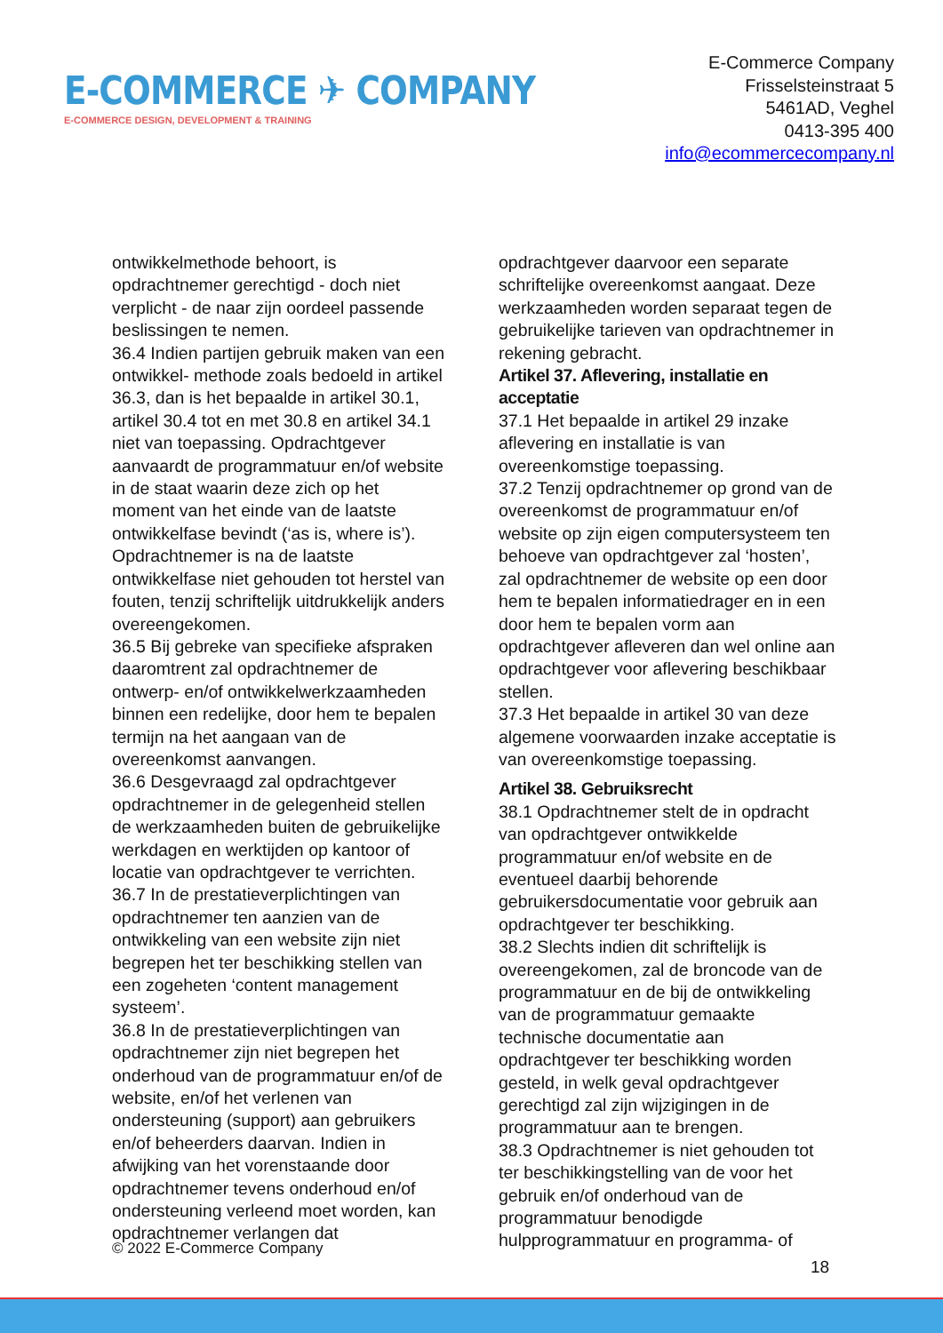E-COMMERCE ✈ COMPANY
E-COMMERCE DESIGN, DEVELOPMENT & TRAINING
E-Commerce Company
Frisselsteinstraat 5
5461AD, Veghel
0413-395 400
info@ecommercecompany.nl
ontwikkelmethode behoort, is opdrachtnemer gerechtigd - doch niet verplicht - de naar zijn oordeel passende beslissingen te nemen.
36.4 Indien partijen gebruik maken van een ontwikkel- methode zoals bedoeld in artikel 36.3, dan is het bepaalde in artikel 30.1, artikel 30.4 tot en met 30.8 en artikel 34.1 niet van toepassing. Opdrachtgever aanvaardt de programmatuur en/of website in de staat waarin deze zich op het moment van het einde van de laatste ontwikkelfase bevindt (‘as is, where is’). Opdrachtnemer is na de laatste ontwikkelfase niet gehouden tot herstel van fouten, tenzij schriftelijk uitdrukkelijk anders overeengekomen.
36.5 Bij gebreke van specifieke afspraken daaromtrent zal opdrachtnemer de ontwerp- en/of ontwikkelwerkzaamheden binnen een redelijke, door hem te bepalen termijn na het aangaan van de overeenkomst aanvangen.
36.6 Desgevraagd zal opdrachtgever opdrachtnemer in de gelegenheid stellen de werkzaamheden buiten de gebruikelijke werkdagen en werktijden op kantoor of locatie van opdrachtgever te verrichten.
36.7 In de prestatieverplichtingen van opdrachtnemer ten aanzien van de ontwikkeling van een website zijn niet begrepen het ter beschikking stellen van een zogeheten ‘content management systeem’.
36.8 In de prestatieverplichtingen van opdrachtnemer zijn niet begrepen het onderhoud van de programmatuur en/of de website, en/of het verlenen van ondersteuning (support) aan gebruikers en/of beheerders daarvan. Indien in afwijking van het vorenstaande door opdrachtnemer tevens onderhoud en/of ondersteuning verleend moet worden, kan opdrachtnemer verlangen dat
opdrachtgever daarvoor een separate schriftelijke overeenkomst aangaat. Deze werkzaamheden worden separaat tegen de gebruikelijke tarieven van opdrachtnemer in rekening gebracht.
Artikel 37. Aflevering, installatie en acceptatie
37.1 Het bepaalde in artikel 29 inzake aflevering en installatie is van overeenkomstige toepassing.
37.2 Tenzij opdrachtnemer op grond van de overeenkomst de programmatuur en/of website op zijn eigen computersysteem ten behoeve van opdrachtgever zal ‘hosten’, zal opdrachtnemer de website op een door hem te bepalen informatiedrager en in een door hem te bepalen vorm aan opdrachtgever afleveren dan wel online aan opdrachtgever voor aflevering beschikbaar stellen.
37.3 Het bepaalde in artikel 30 van deze algemene voorwaarden inzake acceptatie is van overeenkomstige toepassing.
Artikel 38. Gebruiksrecht
38.1 Opdrachtnemer stelt de in opdracht van opdrachtgever ontwikkelde programmatuur en/of website en de eventueel daarbij behorende gebruikersdocumentatie voor gebruik aan opdrachtgever ter beschikking.
38.2 Slechts indien dit schriftelijk is overeengekomen, zal de broncode van de programmatuur en de bij de ontwikkeling van de programmatuur gemaakte technische documentatie aan opdrachtgever ter beschikking worden gesteld, in welk geval opdrachtgever gerechtigd zal zijn wijzigingen in de programmatuur aan te brengen.
38.3 Opdrachtnemer is niet gehouden tot ter beschikkingstelling van de voor het gebruik en/of onderhoud van de programmatuur benodigde hulpprogrammatuur en programma- of
© 2022 E-Commerce Company
18